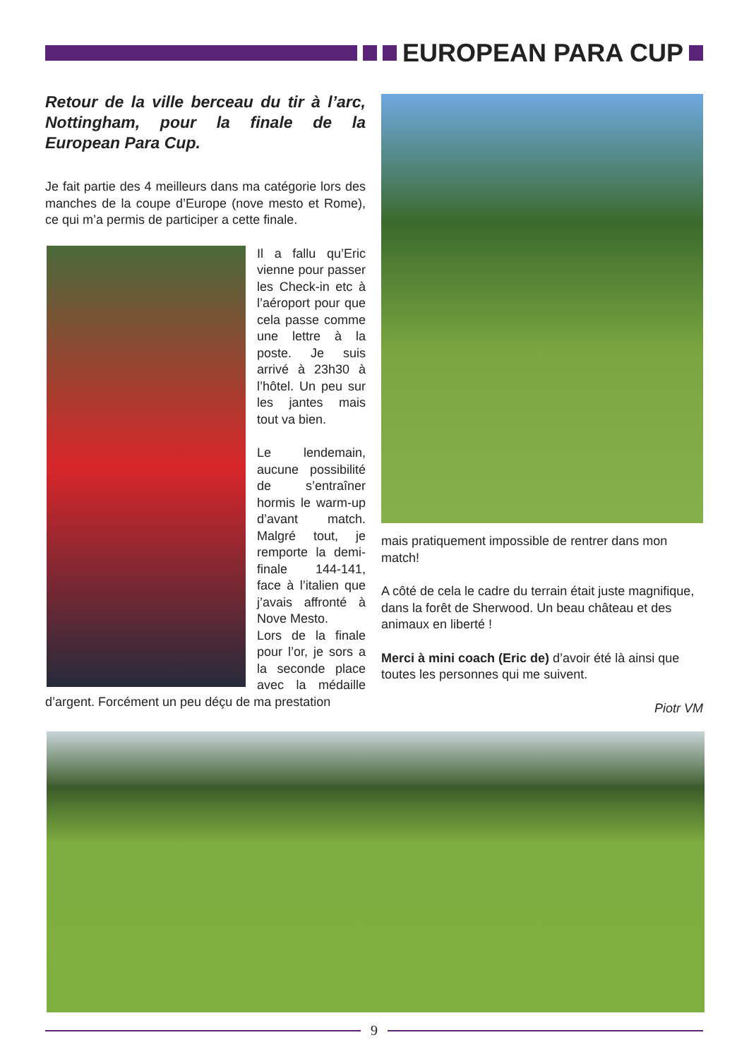EUROPEAN PARA CUP
Retour de la ville berceau du tir à l’arc, Nottingham, pour la finale de la European Para Cup.
Je fait partie des 4 meilleurs dans ma catégorie lors des manches de la coupe d’Europe (nove mesto et Rome), ce qui m’a permis de participer a cette finale.
Il a fallu qu’Eric vienne pour passer les Check-in etc à l’aéroport pour que cela passe comme une lettre à la poste. Je suis arrivé à 23h30 à l’hôtel. Un peu sur les jantes mais tout va bien.
Le lendemain, aucune possibilité de s’entraîner hormis le warm-up d’avant match. Malgré tout, je remporte la demi-finale 144-141, face à l’italien que j’avais affronté à Nove Mesto.
Lors de la finale pour l’or, je sors a la seconde place avec la médaille d’argent. Forcément un peu déçu de ma prestation
mais pratiquement impossible de rentrer dans mon match!
A côté de cela le cadre du terrain était juste magnifique, dans la forêt de Sherwood. Un beau château et des animaux en liberté !
Merci à mini coach (Eric de) d’avoir été là ainsi que toutes les personnes qui me suivent.
Piotr VM
9